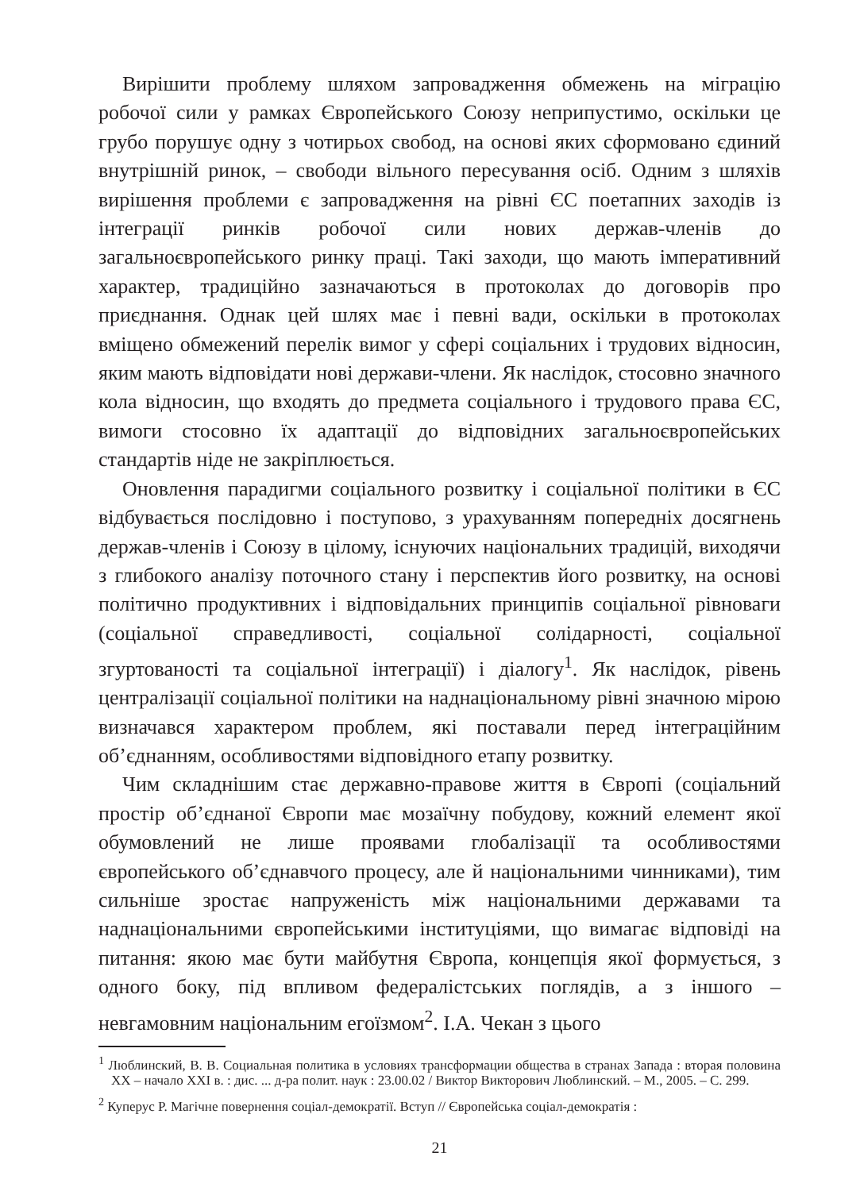Вирішити проблему шляхом запровадження обмежень на міграцію робочої сили у рамках Європейського Союзу неприпустимо, оскільки це грубо порушує одну з чотирьох свобод, на основі яких сформовано єдиний внутрішній ринок, – свободи вільного пересування осіб. Одним з шляхів вирішення проблеми є запровадження на рівні ЄС поетапних заходів із інтеграції ринків робочої сили нових держав-членів до загальноєвропейського ринку праці. Такі заходи, що мають імперативний характер, традиційно зазначаються в протоколах до договорів про приєднання. Однак цей шлях має і певні вади, оскільки в протоколах вміщено обмежений перелік вимог у сфері соціальних і трудових відносин, яким мають відповідати нові держави-члени. Як наслідок, стосовно значного кола відносин, що входять до предмета соціального і трудового права ЄС, вимоги стосовно їх адаптації до відповідних загальноєвропейських стандартів ніде не закріплюється.
Оновлення парадигми соціального розвитку і соціальної політики в ЄС відбувається послідовно і поступово, з урахуванням попередніх досягнень держав-членів і Союзу в цілому, існуючих національних традицій, виходячи з глибокого аналізу поточного стану і перспектив його розвитку, на основі політично продуктивних і відповідальних принципів соціальної рівноваги (соціальної справедливості, соціальної солідарності, соціальної згуртованості та соціальної інтеграції) і діалогу<sup>1</sup>. Як наслідок, рівень централізації соціальної політики на наднаціональному рівні значною мірою визначався характером проблем, які поставали перед інтеграційним об’єднанням, особливостями відповідного етапу розвитку.
Чим складнішим стає державно-правове життя в Європі (соціальний простір об’єднаної Європи має мозаїчну побудову, кожний елемент якої обумовлений не лише проявами глобалізації та особливостями європейського об’єднавчого процесу, але й національними чинниками), тим сильніше зростає напруженість між національними державами та наднаціональними європейськими інституціями, що вимагає відповіді на питання: якою має бути майбутня Європа, концепція якої формується, з одного боку, під впливом федералістських поглядів, а з іншого – невгамовним національним егоїзмом<sup>2</sup>. І.А. Чекан з цього
<sup>1</sup> Люблинский, В. В. Социальная политика в условиях трансформации общества в странах Запада : вторая половина ХХ – начало XXI в. : дис. ... д-ра полит. наук : 23.00.02 / Виктор Викторович Люблинский. – М., 2005. – С. 299.
<sup>2</sup> Куперус Р. Магічне повернення соціал-демократії. Вступ // Європейська соціал-демократія :
21